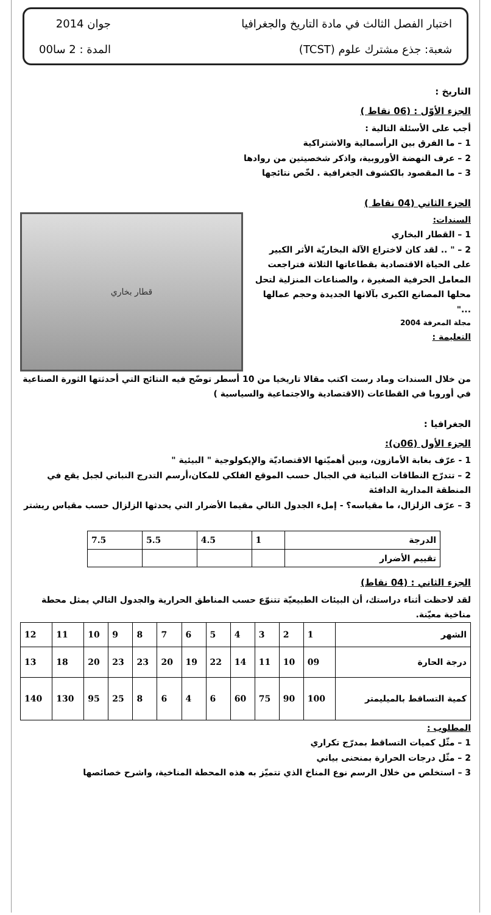اختبار الفصل الثالث في مادة التاريخ والجغرافيا
جوان 2014
شعبة: جذع مشترك علوم (TCST)
المدة : 2 سا00
التاريخ :
الجزء الأوّل : (06 نقاط )
أجب على الأسئلة التالية :
1 – ما الفرق بين الرأسمالية والاشتراكية
2 – عرف النهضة الأوروبية، واذكر شخصيتين من روادها
3 – ما المقصود بالكشوف الجغرافية . لخّص نتائجها
الجزء الثاني (04 نقاط )
السندات:
1 – القطار البخاري
2 – " .. لقد كان لاختراع الآلة البخاريّة الأثر الكبير على الحياة الاقتصادية بقطاعاتها الثلاثة فتراجعت المعامل الحرفية الصغيرة ، والصناعات المنزلية لتحل محلها المصانع الكبرى بآلاتها الجديدة وحجم عمالها ..."
مجلة المعرفة 2004
التعليمة :
قطار بخاري
من خلال السندات وماد رست اكتب مقالا تاريخيا من 10 أسطر توضّح فيه النتائج التي أحدثتها الثورة الصناعية في أوروبا في القطاعات (الاقتصادية والاجتماعية والسياسية )
الجغرافيا :
الجزء الأول (06ن):
1 - عرّف بغابة الأمازون، وبين أهميّتها الاقتصاديّة والإيكولوجية " البيئية "
2 – تتدرّج النطاقات النباتية في الجبال حسب الموقع الفلكي للمكان،أرسم التدرج النباتي لجبل يقع في المنطقة المدارية الدافئة
3 – عرّف الزلزال، ما مقياسه؟ - إملء الجدول التالي مقيما الأضرار التي يحدثها الزلزال حسب مقياس ريشتر
| الدرجة | 1 | 4.5 | 5.5 | 7.5 |
| تقييم الأضرار | | | | |
الجزء الثاني : (04 نقاط)
لقد لاحظت أثناء دراستك، أن البيئات الطبيعيّة تتنوّع حسب المناطق الحرارية والجدول التالي يمثل محطة مناخية معيّنة.
| الشهر | 1 | 2 | 3 | 4 | 5 | 6 | 7 | 8 | 9 | 10 | 11 | 12 |
| درجة الحارة | 09 | 10 | 11 | 14 | 22 | 19 | 20 | 23 | 23 | 20 | 18 | 13 |
| كمية التساقط بالميليمتر | 100 | 90 | 75 | 60 | 6 | 4 | 6 | 8 | 25 | 95 | 130 | 140 |
المطلوب :
1 – مثّل كميات التساقط بمدرّج تكراري
2 – مثّل درجات الحرارة بمنحنى بياني
3 – استخلص من خلال الرسم نوع المناخ الذي تتميّز به هذه المحطة المناخية، واشرح خصائصها